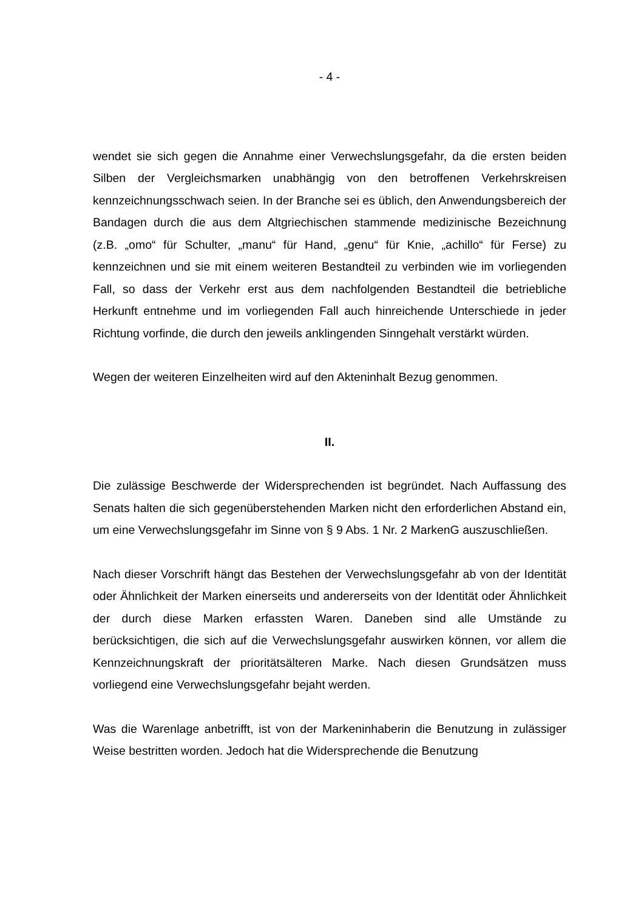- 4 -
wendet sie sich gegen die Annahme einer Verwechslungsgefahr, da die ersten beiden Silben der Vergleichsmarken unabhängig von den betroffenen Verkehrs­kreisen kennzeichnungsschwach seien. In der Branche sei es üblich, den Anwen­dungsbereich der Bandagen durch die aus dem Altgriechischen stammende medi­zinische Bezeichnung (z.B. „omo“ für Schulter, „manu“ für Hand, „genu“ für Knie, „achillo“ für Ferse) zu kennzeichnen und sie mit einem weiteren Bestandteil zu verbinden wie im vorliegenden Fall, so dass der Verkehr erst aus dem nachfol­genden Bestandteil die betriebliche Herkunft entnehme und im vorliegenden Fall auch hinreichende Unterschiede in jeder Richtung vorfinde, die durch den jeweils anklingenden Sinngehalt verstärkt würden.
Wegen der weiteren Einzelheiten wird auf den Akteninhalt Bezug genommen.
II.
Die zulässige Beschwerde der Widersprechenden ist begründet. Nach Auffassung des Senats halten die sich gegenüberstehenden Marken nicht den erforderlichen Abstand ein, um eine Verwechslungsgefahr im Sinne von § 9 Abs. 1 Nr. 2 MarkenG auszuschließen.
Nach dieser Vorschrift hängt das Bestehen der Verwechslungsgefahr ab von der Identität oder Ähnlichkeit der Marken einerseits und andererseits von der Identität oder Ähnlichkeit der durch diese Marken erfassten Waren. Daneben sind alle Umstände zu berücksichtigen, die sich auf die Verwechslungsgefahr auswirken können, vor allem die Kennzeichnungskraft der prioritätsälteren Marke. Nach die­sen Grundsätzen muss vorliegend eine Verwechslungsgefahr bejaht werden.
Was die Warenlage anbetrifft, ist von der Markeninhaberin die Benutzung in zuläs­siger Weise bestritten worden. Jedoch hat die Widersprechende die Benutzung